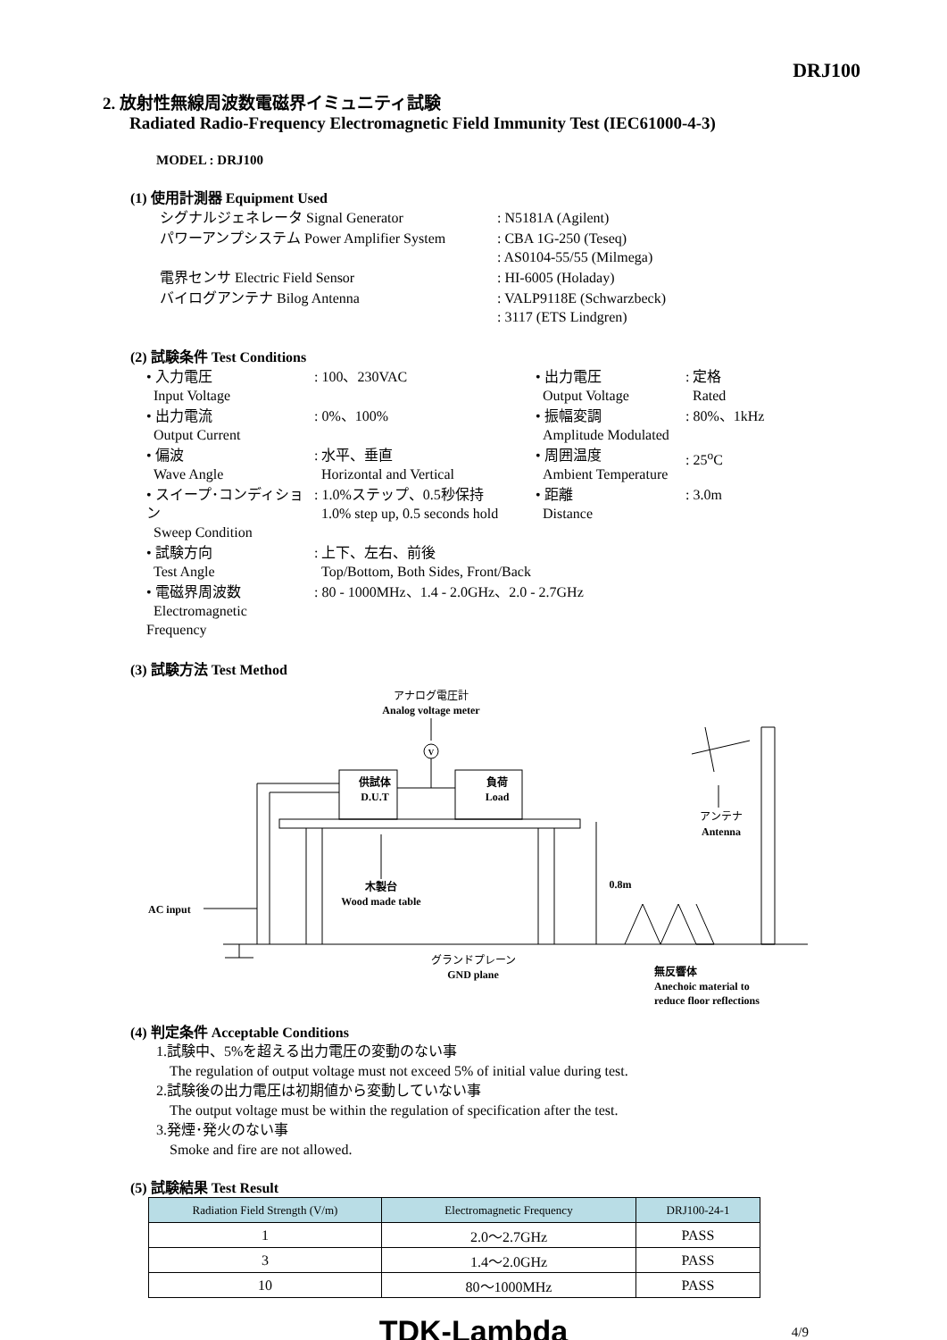DRJ100
2. 放射性無線周波数電磁界イミュニティ試験
Radiated Radio-Frequency Electromagnetic Field Immunity Test (IEC61000-4-3)
MODEL : DRJ100
(1) 使用計測器 Equipment Used
| シグナルジェネレータ Signal Generator | : N5181A (Agilent) |
| パワーアンプシステム Power Amplifier System | : CBA 1G-250 (Teseq) : AS0104-55/55 (Milmega) |
| 電界センサ Electric Field Sensor | : HI-6005 (Holaday) |
| バイログアンテナ Bilog Antenna | : VALP9118E (Schwarzbeck) : 3117 (ETS Lindgren) |
(2) 試験条件 Test Conditions
| • 入力電圧 Input Voltage | : 100、230VAC | • 出力電圧 Output Voltage | : 定格 Rated |
| • 出力電流 Output Current | : 0%、100% | • 振幅変調 Amplitude Modulated | : 80%、1kHz |
| • 偏波 Wave Angle | : 水平、垂直 Horizontal and Vertical | • 周囲温度 Ambient Temperature | : 25<sup>o</sup>C |
| • スイープ･コンディション Sweep Condition | : 1.0%ステップ、0.5秒保持 1.0% step up, 0.5 seconds hold | • 距離 Distance | : 3.0m |
| • 試験方向 Test Angle | : 上下、左右、前後 Top/Bottom, Both Sides, Front/Back | | |
| • 電磁界周波数 Electromagnetic Frequency | : 80 - 1000MHz、1.4 - 2.0GHz、2.0 - 2.7GHz | | |
(3) 試験方法 Test Method
アナログ電圧計
Analog voltage meter
V
供試体
D.U.T
負荷
Load
アンテナ
Antenna
木製台
Wood made table
0.8m
AC input
グランドプレーン
GND plane
無反響体
Anechoic material to
reduce floor reflections
(4) 判定条件 Acceptable Conditions
1.試験中、5%を超える出力電圧の変動のない事
The regulation of output voltage must not exceed 5% of initial value during test.
2.試験後の出力電圧は初期値から変動していない事
The output voltage must be within the regulation of specification after the test.
3.発煙･発火のない事
Smoke and fire are not allowed.
(5) 試験結果 Test Result
| Radiation Field Strength (V/m) | Electromagnetic Frequency | DRJ100-24-1 |
| --- | --- | --- |
| 1 | 2.0～2.7GHz | PASS |
| 3 | 1.4～2.0GHz | PASS |
| 10 | 80～1000MHz | PASS |
TDK-Lambda 4/9